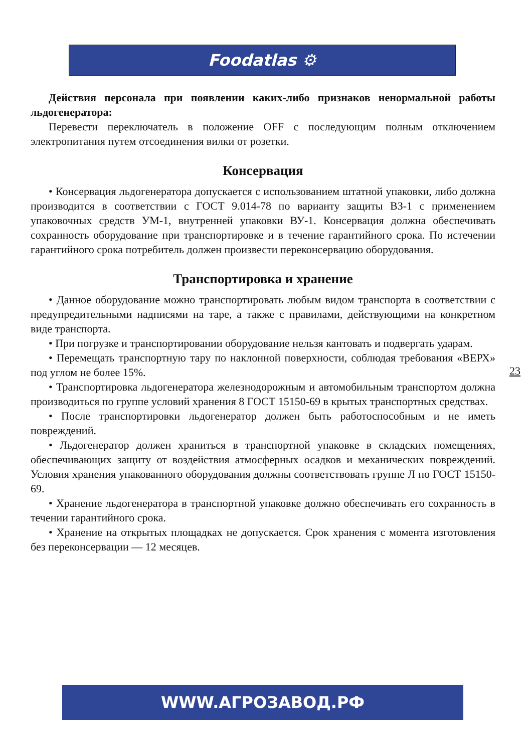Foodatlas ⚙
Действия персонала при появлении каких-либо признаков ненормальной работы льдогенератора:
Перевести переключатель в положение OFF с последующим полным отключением электропитания путем отсоединения вилки от розетки.
Консервация
• Консервация льдогенератора допускается с использованием штатной упаковки, либо должна производится в соответствии с ГОСТ 9.014-78 по варианту защиты ВЗ-1 с применением упаковочных средств УМ-1, внутренней упаковки ВУ-1. Консервация должна обеспечивать сохранность оборудование при транспортировке и в течение гарантийного срока. По истечении гарантийного срока потребитель должен произвести переконсервацию оборудования.
Транспортировка и хранение
• Данное оборудование можно транспортировать любым видом транспорта в соответствии с предупредительными надписями на таре, а также с правилами, действующими на конкретном виде транспорта.
• При погрузке и транспортировании оборудование нельзя кантовать и подвергать ударам.
• Перемещать транспортную тару по наклонной поверхности, соблюдая требования «ВЕРХ» под углом не более 15%.
• Транспортировка льдогенератора железнодорожным и автомобильным транспортом должна производиться по группе условий хранения 8 ГОСТ 15150-69 в крытых транспортных средствах.
• После транспортировки льдогенератор должен быть работоспособным и не иметь повреждений.
• Льдогенератор должен храниться в транспортной упаковке в складских помещениях, обеспечивающих защиту от воздействия атмосферных осадков и механических повреждений. Условия хранения упакованного оборудования должны соответствовать группе Л по ГОСТ 15150-69.
• Хранение льдогенератора в транспортной упаковке должно обеспечивать его сохранность в течении гарантийного срока.
• Хранение на открытых площадках не допускается. Срок хранения с момента изготовления без переконсервации — 12 месяцев.
23
WWW.АГРОЗАВОД.РФ